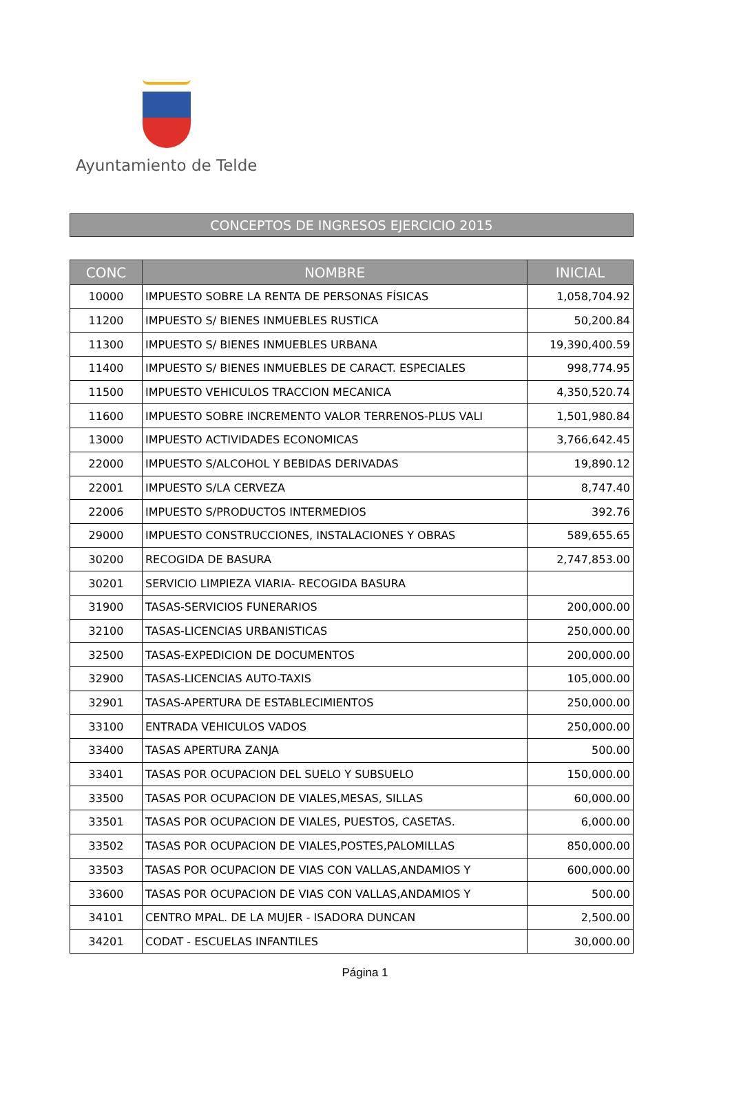Ayuntamiento de Telde
CONCEPTOS DE INGRESOS EJERCICIO 2015
| CONC | NOMBRE | INICIAL |
| --- | --- | --- |
| 10000 | IMPUESTO SOBRE LA RENTA DE PERSONAS FÍSICAS | 1,058,704.92 |
| 11200 | IMPUESTO S/ BIENES INMUEBLES RUSTICA | 50,200.84 |
| 11300 | IMPUESTO S/ BIENES INMUEBLES URBANA | 19,390,400.59 |
| 11400 | IMPUESTO S/ BIENES INMUEBLES DE CARACT. ESPECIALES | 998,774.95 |
| 11500 | IMPUESTO VEHICULOS TRACCION MECANICA | 4,350,520.74 |
| 11600 | IMPUESTO SOBRE INCREMENTO VALOR TERRENOS-PLUS VALI | 1,501,980.84 |
| 13000 | IMPUESTO ACTIVIDADES ECONOMICAS | 3,766,642.45 |
| 22000 | IMPUESTO S/ALCOHOL Y BEBIDAS DERIVADAS | 19,890.12 |
| 22001 | IMPUESTO S/LA CERVEZA | 8,747.40 |
| 22006 | IMPUESTO S/PRODUCTOS INTERMEDIOS | 392.76 |
| 29000 | IMPUESTO CONSTRUCCIONES, INSTALACIONES Y OBRAS | 589,655.65 |
| 30200 | RECOGIDA DE BASURA | 2,747,853.00 |
| 30201 | SERVICIO LIMPIEZA VIARIA- RECOGIDA BASURA | |
| 31900 | TASAS-SERVICIOS FUNERARIOS | 200,000.00 |
| 32100 | TASAS-LICENCIAS URBANISTICAS | 250,000.00 |
| 32500 | TASAS-EXPEDICION DE DOCUMENTOS | 200,000.00 |
| 32900 | TASAS-LICENCIAS AUTO-TAXIS | 105,000.00 |
| 32901 | TASAS-APERTURA DE ESTABLECIMIENTOS | 250,000.00 |
| 33100 | ENTRADA VEHICULOS VADOS | 250,000.00 |
| 33400 | TASAS APERTURA ZANJA | 500.00 |
| 33401 | TASAS POR OCUPACION DEL SUELO Y SUBSUELO | 150,000.00 |
| 33500 | TASAS POR OCUPACION DE VIALES,MESAS, SILLAS | 60,000.00 |
| 33501 | TASAS POR OCUPACION DE VIALES, PUESTOS, CASETAS. | 6,000.00 |
| 33502 | TASAS POR OCUPACION DE VIALES,POSTES,PALOMILLAS | 850,000.00 |
| 33503 | TASAS POR OCUPACION DE VIAS CON VALLAS,ANDAMIOS Y | 600,000.00 |
| 33600 | TASAS POR OCUPACION DE VIAS CON VALLAS,ANDAMIOS Y | 500.00 |
| 34101 | CENTRO MPAL. DE LA MUJER - ISADORA DUNCAN | 2,500.00 |
| 34201 | CODAT - ESCUELAS INFANTILES | 30,000.00 |
Página 1